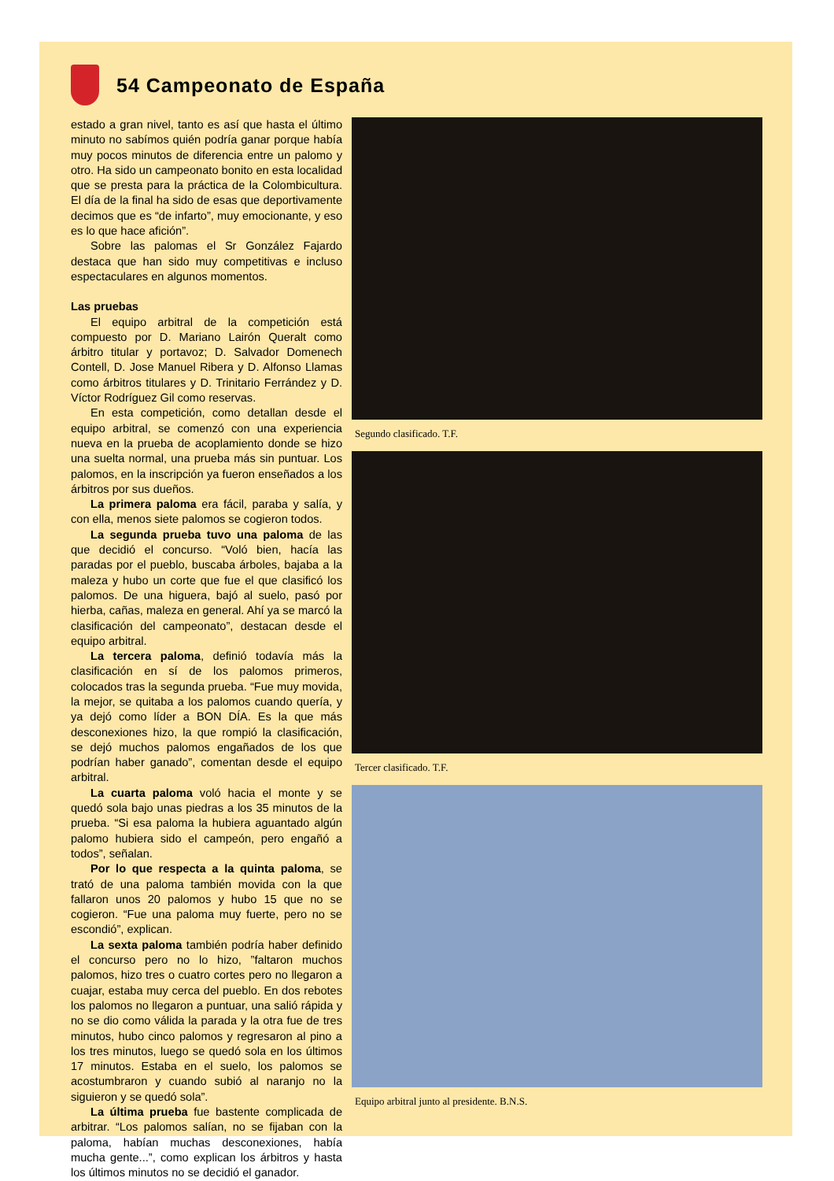54 Campeonato de España
estado a gran nivel, tanto es así que hasta el último minuto no sabímos quién podría ganar porque había muy pocos minutos de diferencia entre un palomo y otro. Ha sido un campeonato bonito en esta localidad que se presta para la práctica de la Colombicultura. El día de la final ha sido de esas que deportivamente decimos que es “de infarto”, muy emocionante, y eso es lo que hace afición”.
Sobre las palomas el Sr González Fajardo destaca que han sido muy competitivas e incluso espectaculares en algunos momentos.
Las pruebas
El equipo arbitral de la competición está compuesto por D. Mariano Lairón Queralt como árbitro titular y portavoz; D. Salvador Domenech Contell, D. Jose Manuel Ribera y D. Alfonso Llamas como árbitros titulares y D. Trinitario Ferrández y D. Víctor Rodríguez Gil como reservas.
En esta competición, como detallan desde el equipo arbitral, se comenzó con una experiencia nueva en la prueba de acoplamiento donde se hizo una suelta normal, una prueba más sin puntuar. Los palomos, en la inscripción ya fueron enseñados a los árbitros por sus dueños.
La primera paloma era fácil, paraba y salía, y con ella, menos siete palomos se cogieron todos.
La segunda prueba tuvo una paloma de las que decidió el concurso. “Voló bien, hacía las paradas por el pueblo, buscaba árboles, bajaba a la maleza y hubo un corte que fue el que clasificó los palomos. De una higuera, bajó al suelo, pasó por hierba, cañas, maleza en general. Ahí ya se marcó la clasificación del campeonato”, destacan desde el equipo arbitral.
La tercera paloma, definió todavía más la clasificación en sí de los palomos primeros, colocados tras la segunda prueba. “Fue muy movida, la mejor, se quitaba a los palomos cuando quería, y ya dejó como líder a BON DÍA. Es la que más desconexiones hizo, la que rompió la clasificación, se dejó muchos palomos engañados de los que podrían haber ganado”, comentan desde el equipo arbitral.
La cuarta paloma voló hacia el monte y se quedó sola bajo unas piedras a los 35 minutos de la prueba. “Si esa paloma la hubiera aguantado algún palomo hubiera sido el campeón, pero engañó a todos”, señalan.
Por lo que respecta a la quinta paloma, se trató de una paloma también movida con la que fallaron unos 20 palomos y hubo 15 que no se cogieron. “Fue una paloma muy fuerte, pero no se escondió”, explican.
La sexta paloma también podría haber definido el concurso pero no lo hizo, ”faltaron muchos palomos, hizo tres o cuatro cortes pero no llegaron a cuajar, estaba muy cerca del pueblo. En dos rebotes los palomos no llegaron a puntuar, una salió rápida y no se dio como válida la parada y la otra fue de tres minutos, hubo cinco palomos y regresaron al pino a los tres minutos, luego se quedó sola en los últimos 17 minutos. Estaba en el suelo, los palomos se acostumbraron y cuando subió al naranjo no la siguieron y se quedó sola”.
La última prueba fue bastente complicada de arbitrar. “Los palomos salían, no se fijaban con la paloma, habían muchas desconexiones, había mucha gente...”, como explican los árbitros y hasta los últimos minutos no se decidió el ganador.
Segundo clasificado. T.F.
Tercer clasificado. T.F.
Equipo arbitral junto al presidente. B.N.S.